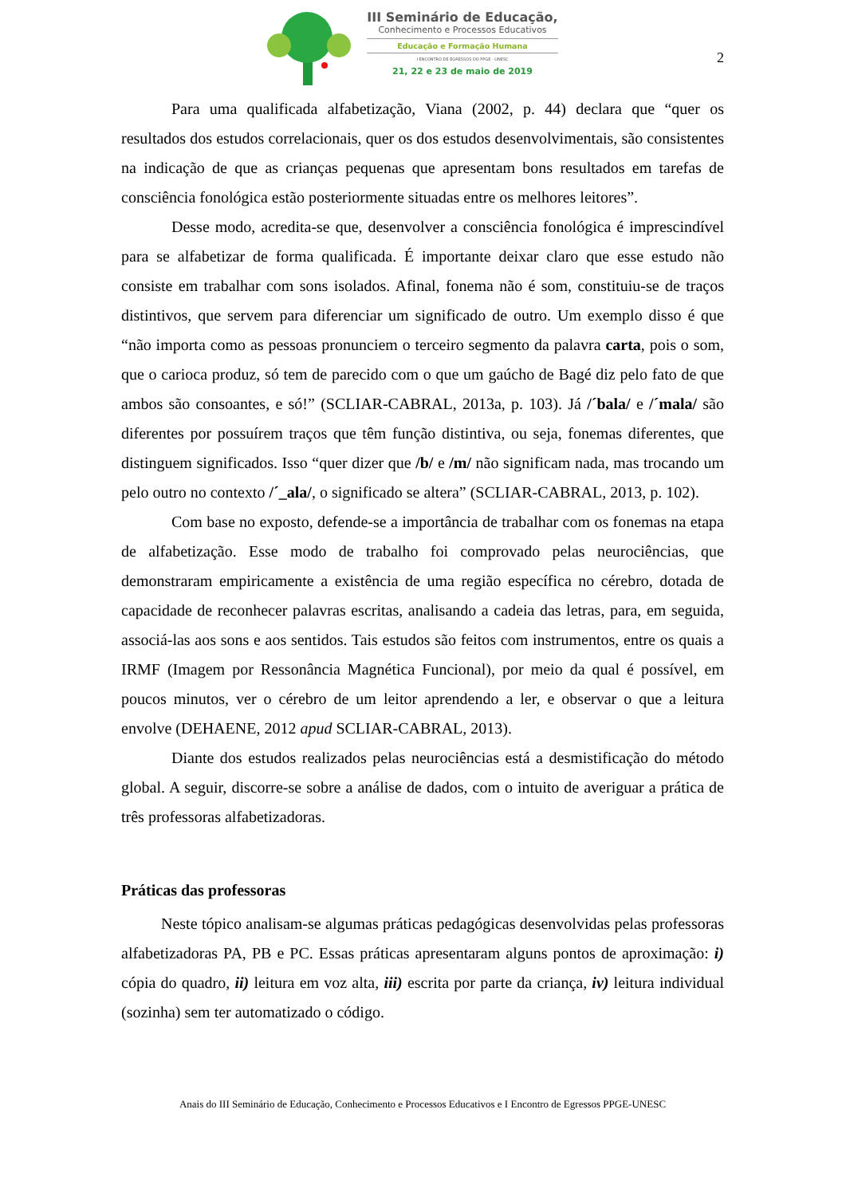III Seminário de Educação,
Conhecimento e Processos Educativos
Educação e Formação Humana
I ENCONTRO DE EGRESSOS DO PPGE - UNESC
21, 22 e 23 de maio de 2019
2
Para uma qualificada alfabetização, Viana (2002, p. 44) declara que “quer os resultados dos estudos correlacionais, quer os dos estudos desenvolvimentais, são consistentes na indicação de que as crianças pequenas que apresentam bons resultados em tarefas de consciência fonológica estão posteriormente situadas entre os melhores leitores”.
Desse modo, acredita-se que, desenvolver a consciência fonológica é imprescindível para se alfabetizar de forma qualificada. É importante deixar claro que esse estudo não consiste em trabalhar com sons isolados. Afinal, fonema não é som, constituiu-se de traços distintivos, que servem para diferenciar um significado de outro. Um exemplo disso é que “não importa como as pessoas pronunciem o terceiro segmento da palavra carta, pois o som, que o carioca produz, só tem de parecido com o que um gaúcho de Bagé diz pelo fato de que ambos são consoantes, e só!” (SCLIAR-CABRAL, 2013a, p. 103). Já /´bala/ e /´mala/ são diferentes por possuírem traços que têm função distintiva, ou seja, fonemas diferentes, que distinguem significados. Isso “quer dizer que /b/ e /m/ não significam nada, mas trocando um pelo outro no contexto /´_ala/, o significado se altera” (SCLIAR-CABRAL, 2013, p. 102).
Com base no exposto, defende-se a importância de trabalhar com os fonemas na etapa de alfabetização. Esse modo de trabalho foi comprovado pelas neurociências, que demonstraram empiricamente a existência de uma região específica no cérebro, dotada de capacidade de reconhecer palavras escritas, analisando a cadeia das letras, para, em seguida, associá-las aos sons e aos sentidos. Tais estudos são feitos com instrumentos, entre os quais a IRMF (Imagem por Ressonância Magnética Funcional), por meio da qual é possível, em poucos minutos, ver o cérebro de um leitor aprendendo a ler, e observar o que a leitura envolve (DEHAENE, 2012 apud SCLIAR-CABRAL, 2013).
Diante dos estudos realizados pelas neurociências está a desmistificação do método global. A seguir, discorre-se sobre a análise de dados, com o intuito de averiguar a prática de três professoras alfabetizadoras.
Práticas das professoras
Neste tópico analisam-se algumas práticas pedagógicas desenvolvidas pelas professoras alfabetizadoras PA, PB e PC. Essas práticas apresentaram alguns pontos de aproximação: i) cópia do quadro, ii) leitura em voz alta, iii) escrita por parte da criança, iv) leitura individual (sozinha) sem ter automatizado o código.
Anais do III Seminário de Educação, Conhecimento e Processos Educativos e I Encontro de Egressos PPGE-UNESC